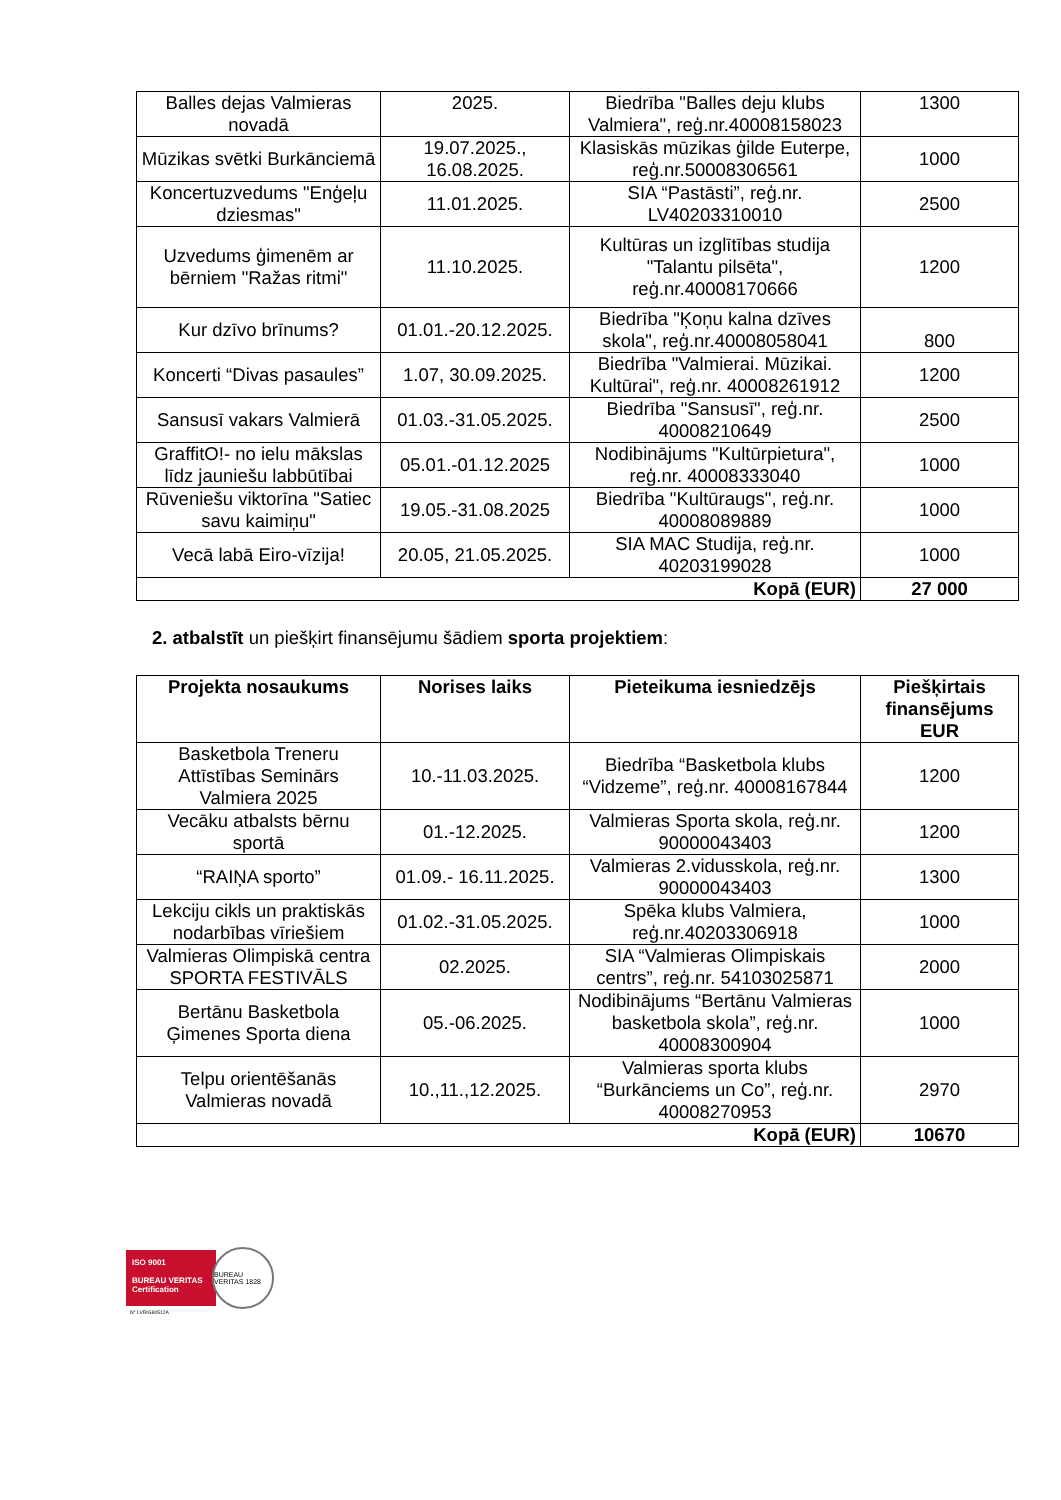| Balles dejas Valmieras novadā | 2025. | Biedrība "Balles deju klubs Valmiera", reģ.nr.40008158023 | 1300 |
| Mūzikas svētki Burkānciemā | 19.07.2025., 16.08.2025. | Klasiskās mūzikas ģilde Euterpe, reģ.nr.50008306561 | 1000 |
| Koncertuzvedums "Enģeļu dziesmas" | 11.01.2025. | SIA “Pastāsti”, reģ.nr. LV40203310010 | 2500 |
| Uzvedums ģimenēm ar bērniem "Ražas ritmi" | 11.10.2025. | Kultūras un izglītības studija "Talantu pilsēta", reģ.nr.40008170666 | 1200 |
| Kur dzīvo brīnums? | 01.01.-20.12.2025. | Biedrība "Ķoņu kalna dzīves skola", reģ.nr.40008058041 | 800 |
| Koncerti “Divas pasaules” | 1.07, 30.09.2025. | Biedrība "Valmierai. Mūzikai. Kultūrai", reģ.nr. 40008261912 | 1200 |
| Sansusī vakars Valmierā | 01.03.-31.05.2025. | Biedrība "Sansusī", reģ.nr. 40008210649 | 2500 |
| GraffitO!- no ielu mākslas līdz jauniešu labbūtībai | 05.01.-01.12.2025 | Nodibinājums "Kultūrpietura", reģ.nr. 40008333040 | 1000 |
| Rūveniešu viktorīna "Satiec savu kaimiņu" | 19.05.-31.08.2025 | Biedrība "Kultūraugs", reģ.nr. 40008089889 | 1000 |
| Vecā labā Eiro-vīzija! | 20.05, 21.05.2025. | SIA MAC Studija, reģ.nr. 40203199028 | 1000 |
| Kopā (EUR) | | | 27 000 |
2. atbalstīt un piešķirt finansējumu šādiem sporta projektiem:
| Projekta nosaukums | Norises laiks | Pieteikuma iesniedzējs | Piešķirtais finansējums EUR |
| --- | --- | --- | --- |
| Basketbola Treneru Attīstības Seminārs Valmiera 2025 | 10.-11.03.2025. | Biedrība “Basketbola klubs “Vidzeme”, reģ.nr. 40008167844 | 1200 |
| Vecāku atbalsts bērnu sportā | 01.-12.2025. | Valmieras Sporta skola, reģ.nr. 90000043403 | 1200 |
| “RAIŅA sporto” | 01.09.- 16.11.2025. | Valmieras 2.vidusskola, reģ.nr. 90000043403 | 1300 |
| Lekciju cikls un praktiskās nodarbības vīriešiem | 01.02.-31.05.2025. | Spēka klubs Valmiera, reģ.nr.40203306918 | 1000 |
| Valmieras Olimpiskā centra SPORTA FESTIVĀLS | 02.2025. | SIA “Valmieras Olimpiskais centrs”, reģ.nr. 54103025871 | 2000 |
| Bertānu Basketbola Ģimenes Sporta diena | 05.-06.2025. | Nodibinājums “Bertānu Valmieras basketbola skola”, reģ.nr. 40008300904 | 1000 |
| Telpu orientēšanās Valmieras novadā | 10.,11.,12.2025. | Valmieras sporta klubs “Burkānciems un Co”, reģ.nr. 40008270953 | 2970 |
| Kopā (EUR) | | | 10670 |
ISO 9001
BUREAU VERITAS
Certification
BUREAU VERITAS 1828
N° LVRIG80512A